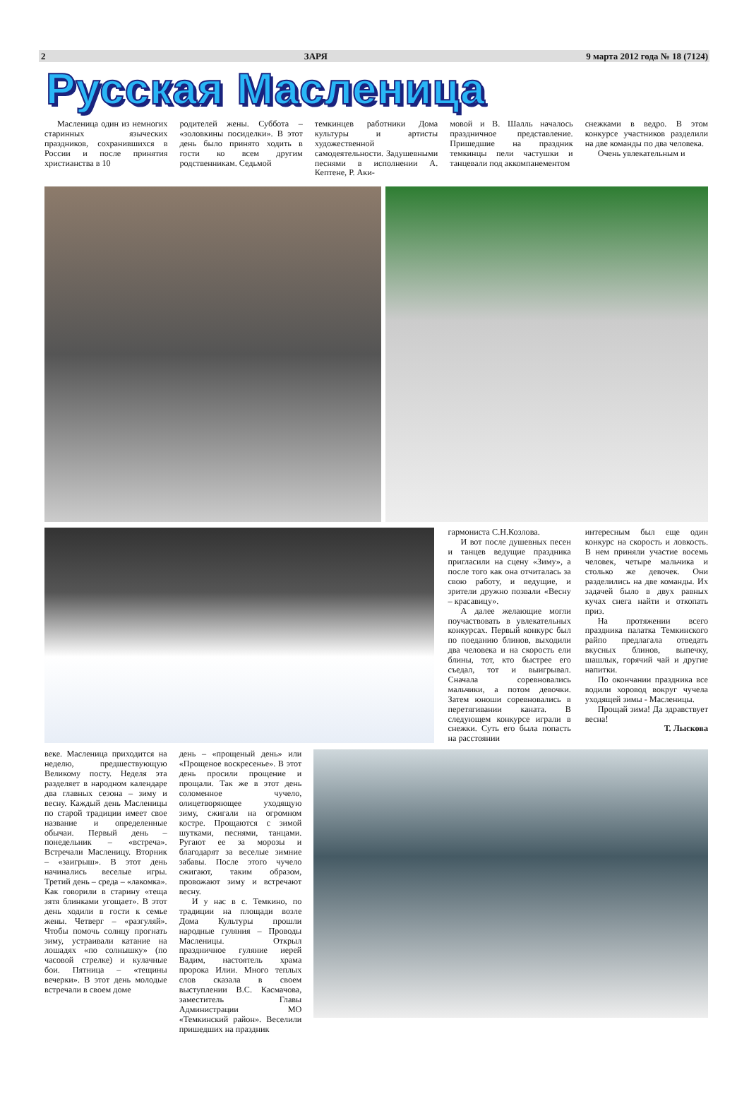2 ЗАРЯ 9 марта 2012 года № 18 (7124)
Русская Масленица
Масленица один из немногих старинных языческих праздников, сохранившихся в России и после принятия христианства в 10
родителей жены. Суббота – «золовкины посиделки». В этот день было принято ходить в гости ко всем другим родственникам. Седьмой
темкинцев работники Дома культуры и артисты художественной самодеятельности. Задушевными песнями в исполнении А. Кептене, Р. Аки-
мовой и В. Шалль началось праздничное представление. Пришедшие на праздник темкинцы пели частушки и танцевали под аккомпанементом
снежками в ведро. В этом конкурсе участников разделили на две команды по два человека.
Очень увлекательным и
гармониста С.Н.Козлова.
И вот после душевных песен и танцев ведущие праздника пригласили на сцену «Зиму», а после того как она отчиталась за свою работу, и ведущие, и зрители дружно позвали «Весну – красавицу».
А далее желающие могли поучаствовать в увлекательных конкурсах. Первый конкурс был по поеданию блинов, выходили два человека и на скорость ели блины, тот, кто быстрее его съедал, тот и выигрывал. Сначала соревновались мальчики, а потом девочки. Затем юноши соревновались в перетягивании каната. В следующем конкурсе играли в снежки. Суть его была попасть на расстоянии
интересным был еще один конкурс на скорость и ловкость. В нем приняли участие восемь человек, четыре мальчика и столько же девочек. Они разделились на две команды. Их задачей было в двух равных кучах снега найти и откопать приз.
На протяжении всего праздника палатка Темкинского райпо предлагала отведать вкусных блинов, выпечку, шашлык, горячий чай и другие напитки.
По окончании праздника все водили хоровод вокруг чучела уходящей зимы - Масленицы.
Прощай зима! Да здравствует весна!
Т. Лыскова
веке. Масленица приходится на неделю, предшествующую Великому посту. Неделя эта разделяет в народном календаре два главных сезона – зиму и весну. Каждый день Масленицы по старой традиции имеет свое название и определенные обычаи. Первый день – понедельник – «встреча». Встречали Масленицу. Вторник – «заигрыш». В этот день начинались веселые игры. Третий день – среда – «лакомка». Как говорили в старину «теща зятя блинками угощает». В этот день ходили в гости к семье жены. Четверг – «разгуляй». Чтобы помочь солнцу прогнать зиму, устраивали катание на лошадях «по солнышку» (по часовой стрелке) и кулачные бои. Пятница – «тещины вечерки». В этот день молодые встречали в своем доме
день – «прощеный день» или «Прощеное воскресенье». В этот день просили прощение и прощали. Так же в этот день соломенное чучело, олицетворяющее уходящую зиму, сжигали на огромном костре. Прощаются с зимой шутками, песнями, танцами. Ругают ее за морозы и благодарят за веселые зимние забавы. После этого чучело сжигают, таким образом, провожают зиму и встречают весну.
И у нас в с. Темкино, по традиции на площади возле Дома Культуры прошли народные гуляния – Проводы Масленицы. Открыл праздничное гуляние иерей Вадим, настоятель храма пророка Илии. Много теплых слов сказала в своем выступлении В.С. Касмачова, заместитель Главы Администрации МО «Темкинский район». Веселили пришедших на праздник